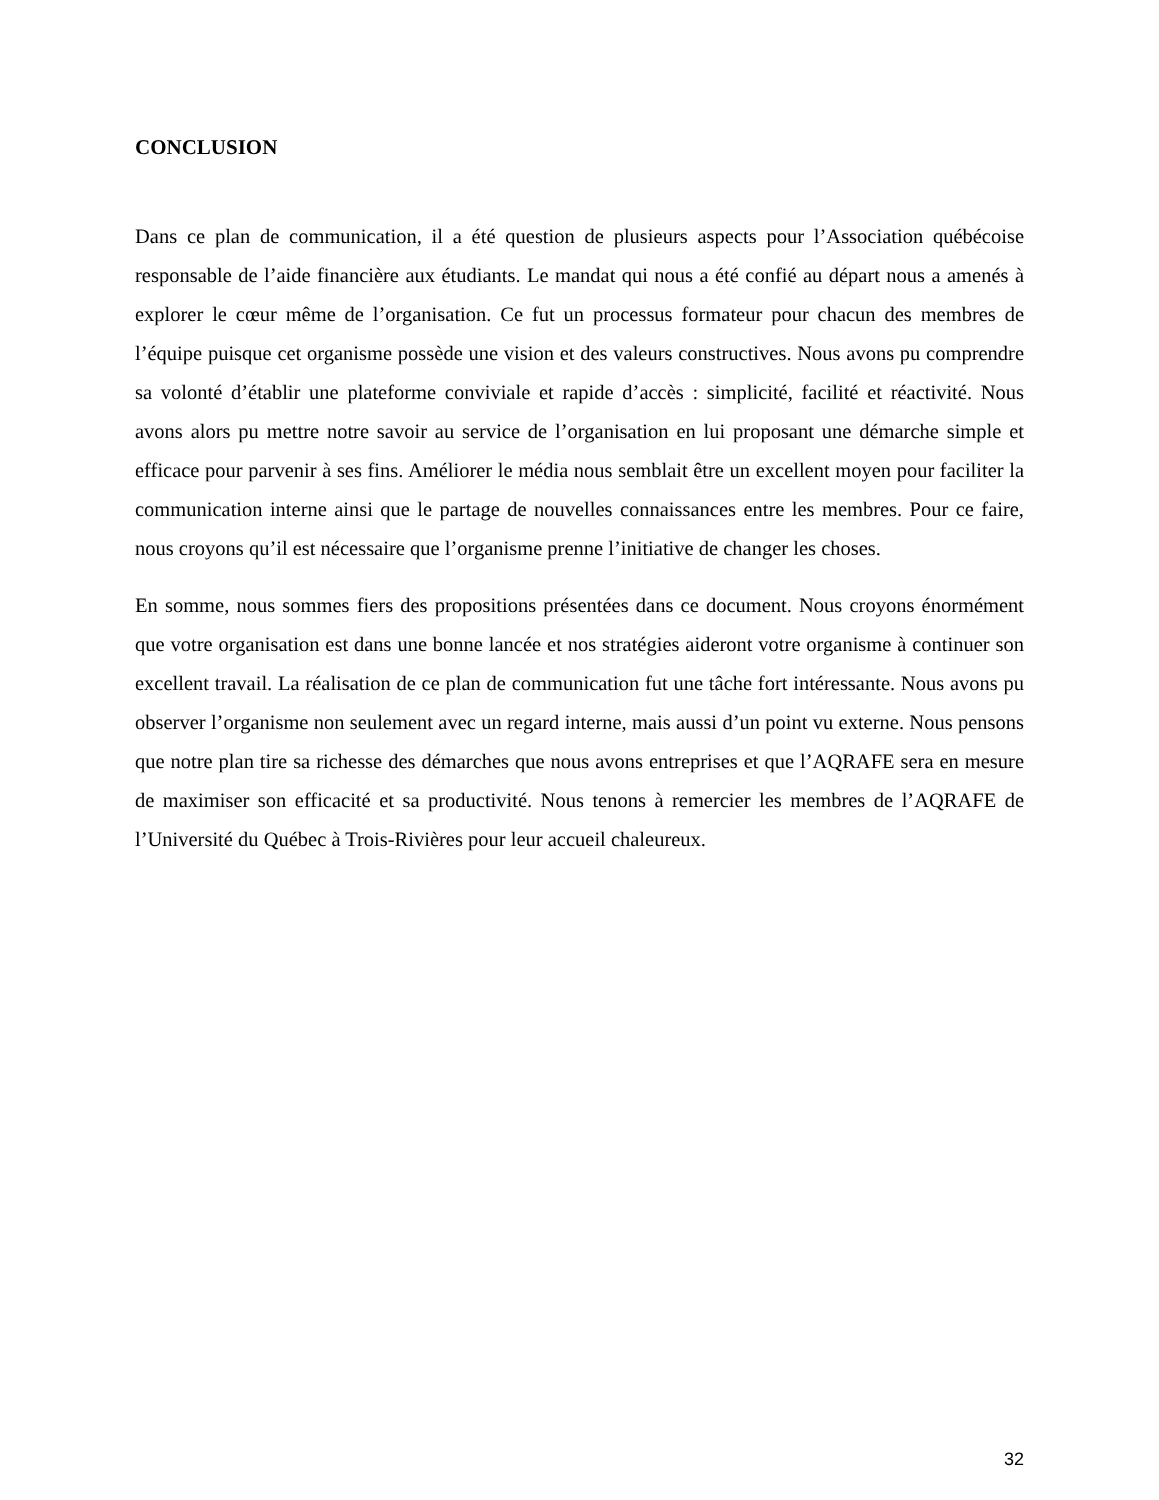CONCLUSION
Dans ce plan de communication, il a été question de plusieurs aspects pour l’Association québécoise responsable de l’aide financière aux étudiants. Le mandat qui nous a été confié au départ nous a amenés à explorer le cœur même de l’organisation. Ce fut un processus formateur pour chacun des membres de l’équipe puisque cet organisme possède une vision et des valeurs constructives. Nous avons pu comprendre sa volonté d’établir une plateforme conviviale et rapide d’accès : simplicité, facilité et réactivité. Nous avons alors pu mettre notre savoir au service de l’organisation en lui proposant une démarche simple et efficace pour parvenir à ses fins. Améliorer le média nous semblait être un excellent moyen pour faciliter la communication interne ainsi que le partage de nouvelles connaissances entre les membres. Pour ce faire, nous croyons qu’il est nécessaire que l’organisme prenne l’initiative de changer les choses.
En somme, nous sommes fiers des propositions présentées dans ce document. Nous croyons énormément que votre organisation est dans une bonne lancée et nos stratégies aideront votre organisme à continuer son excellent travail. La réalisation de ce plan de communication fut une tâche fort intéressante. Nous avons pu observer l’organisme non seulement avec un regard interne, mais aussi d’un point vu externe. Nous pensons que notre plan tire sa richesse des démarches que nous avons entreprises et que l’AQRAFE sera en mesure de maximiser son efficacité et sa productivité. Nous tenons à remercier les membres de l’AQRAFE de l’Université du Québec à Trois-Rivières pour leur accueil chaleureux.
32